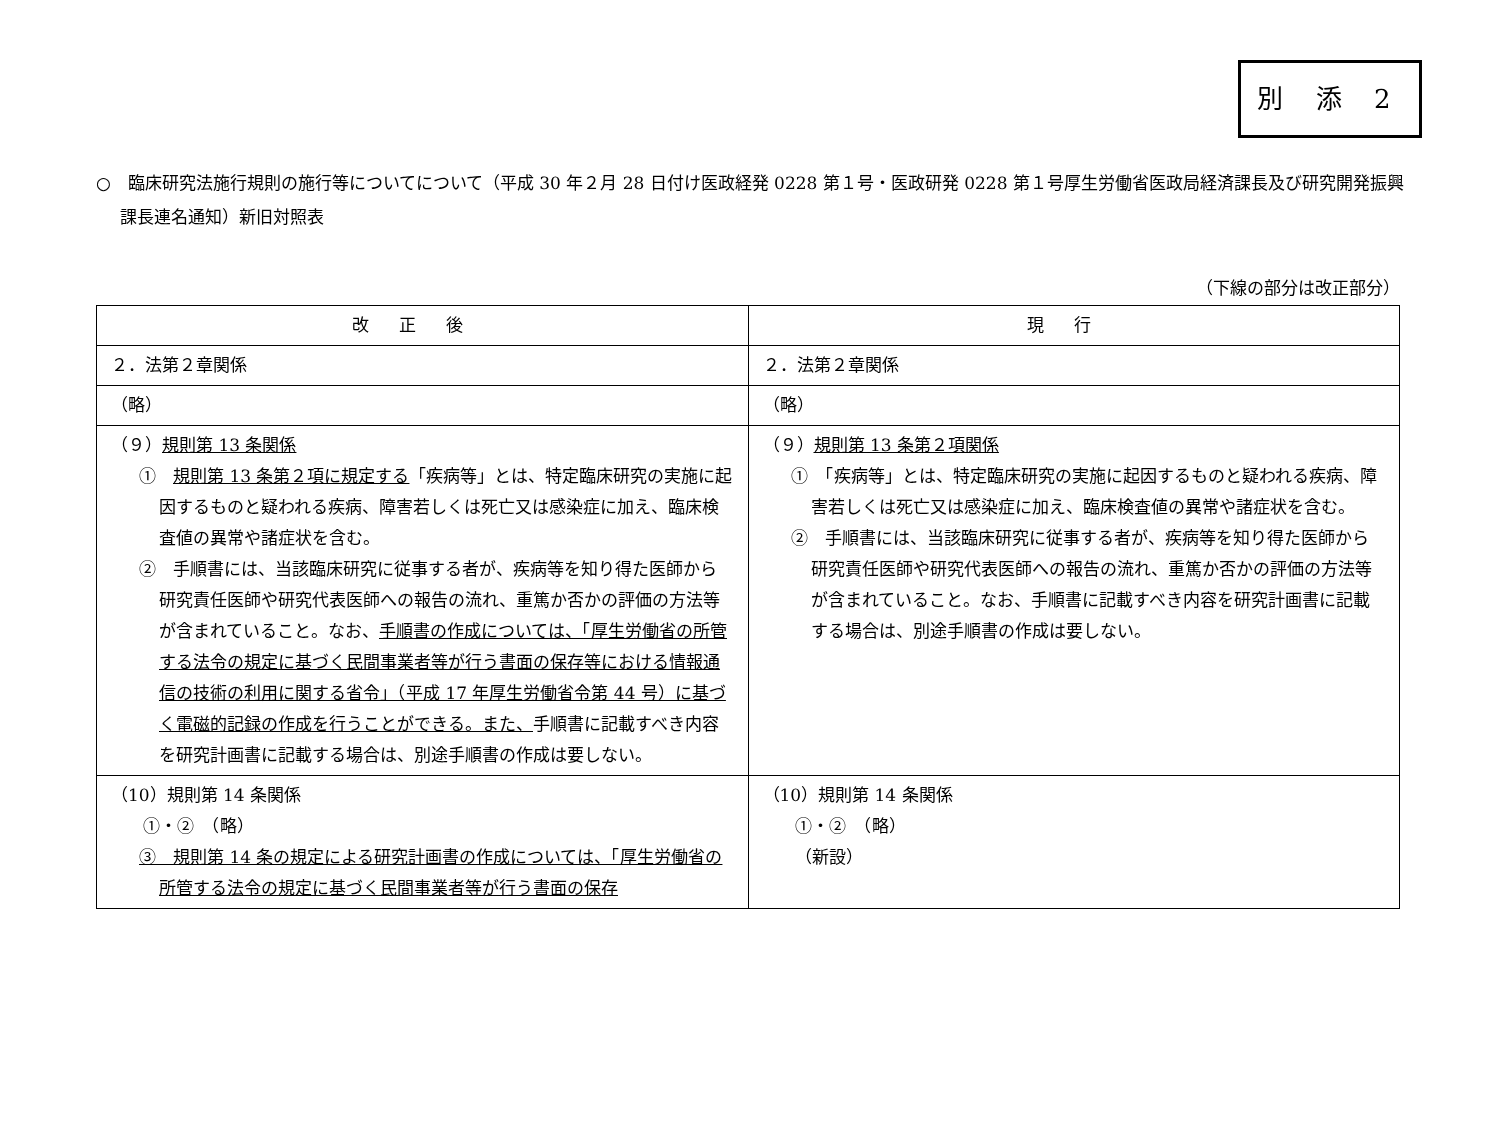別 添 2
○　臨床研究法施行規則の施行等についてについて（平成 30 年２月 28 日付け医政経発 0228 第１号・医政研発 0228 第１号厚生労働省医政局経済課長及び研究開発振興課長連名通知）新旧対照表
（下線の部分は改正部分）
| 改正後 | 現行 |
| --- | --- |
| ２．法第２章関係 | ２．法第２章関係 |
| （略） | （略） |
| （９） 規則第 13 条関係 ① 規則第 13 条第２項に規定する 「疾病等」とは、特定臨床研究の実施に起因するものと疑われる疾病、障害若しくは死亡又は感染症に加え、臨床検査値の異常や諸症状を含む。 ② 手順書には、当該臨床研究に従事する者が、疾病等を知り得た医師から研究責任医師や研究代表医師への報告の流れ、重篤か否かの評価の方法等が含まれていること。なお、 手順書の作成については、「厚生労働省の所管する法令の規定に基づく民間事業者等が行う書面の保存等における情報通信の技術の利用に関する省令」（平成 17 年厚生労働省令第 44 号）に基づく電磁的記録の作成を行うことができる。また、 手順書に記載すべき内容を研究計画書に記載する場合は、別途手順書の作成は要しない。 | （９） 規則第 13 条第２項関係 ① 「疾病等」とは、特定臨床研究の実施に起因するものと疑われる疾病、障害若しくは死亡又は感染症に加え、臨床検査値の異常や諸症状を含む。 ② 手順書には、当該臨床研究に従事する者が、疾病等を知り得た医師から研究責任医師や研究代表医師への報告の流れ、重篤か否かの評価の方法等が含まれていること。なお、手順書に記載すべき内容を研究計画書に記載する場合は、別途手順書の作成は要しない。 |
| （10）規則第 14 条関係 ①・② （略） ③ 規則第 14 条の規定による研究計画書の作成については、「厚生労働省の所管する法令の規定に基づく民間事業者等が行う書面の保存 | （10）規則第 14 条関係 ①・② （略） （新設） |